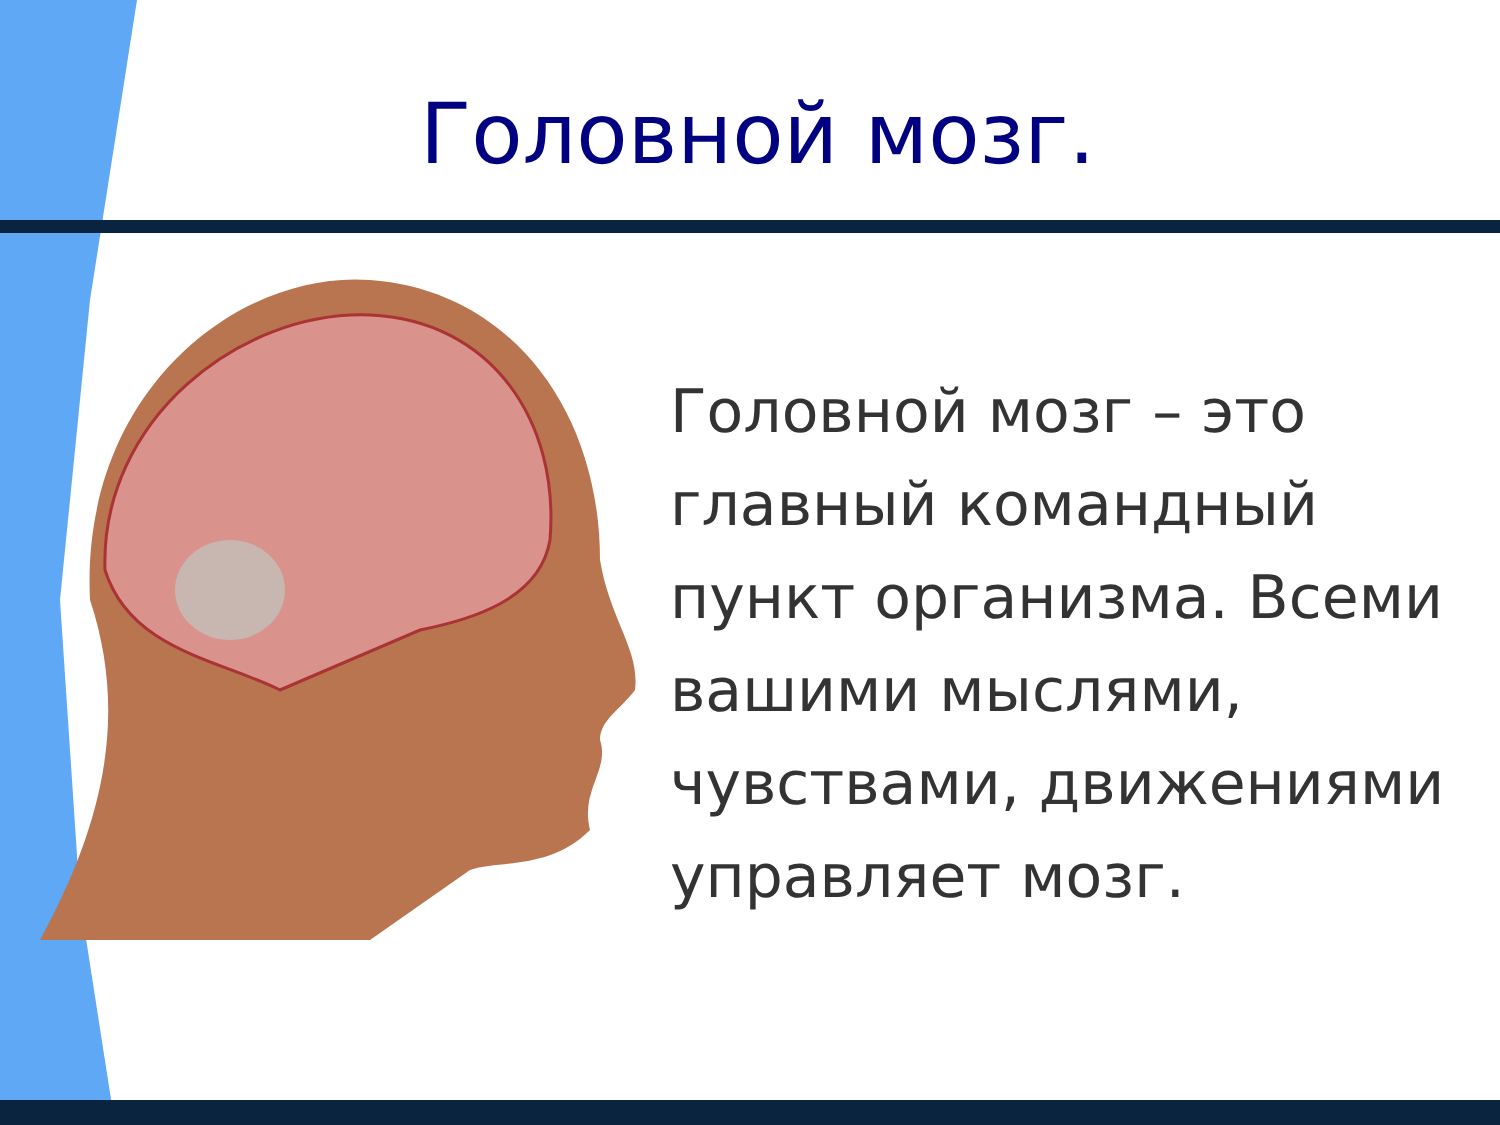Головной мозг.
Головной мозг – это главный командный пункт организма. Всеми вашими мыслями, чувствами, движениями управляет мозг.